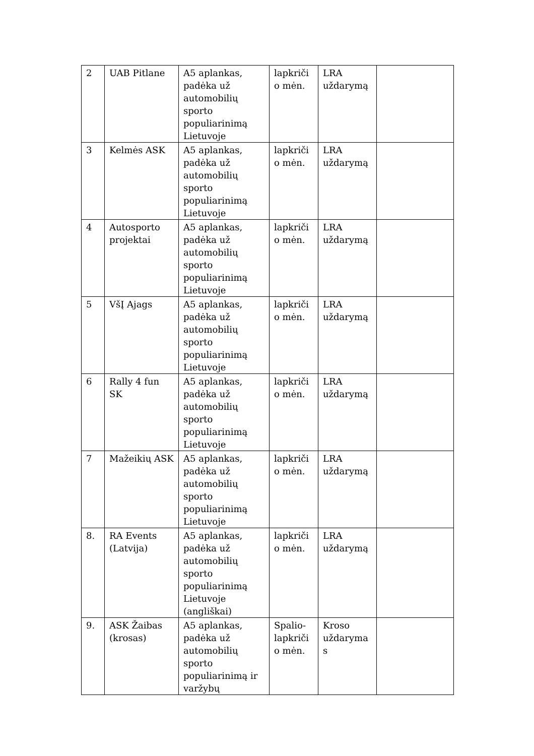| 2 | UAB Pitlane | A5 aplankas, padėka už automobilių sporto populiarinimą Lietuvoje | lapkriči o mėn. | LRA uždarymą | |
| 3 | Kelmės ASK | A5 aplankas, padėka už automobilių sporto populiarinimą Lietuvoje | lapkriči o mėn. | LRA uždarymą | |
| 4 | Autosporto projektai | A5 aplankas, padėka už automobilių sporto populiarinimą Lietuvoje | lapkriči o mėn. | LRA uždarymą | |
| 5 | VšĮ Ajags | A5 aplankas, padėka už automobilių sporto populiarinimą Lietuvoje | lapkriči o mėn. | LRA uždarymą | |
| 6 | Rally 4 fun SK | A5 aplankas, padėka už automobilių sporto populiarinimą Lietuvoje | lapkriči o mėn. | LRA uždarymą | |
| 7 | Mažeikių ASK | A5 aplankas, padėka už automobilių sporto populiarinimą Lietuvoje | lapkriči o mėn. | LRA uždarymą | |
| 8. | RA Events (Latvija) | A5 aplankas, padėka už automobilių sporto populiarinimą Lietuvoje (angliškai) | lapkriči o mėn. | LRA uždarymą | |
| 9. | ASK Žaibas (krosas) | A5 aplankas, padėka už automobilių sporto populiarinimą ir varžybų | Spalio-lapkriči o mėn. | Kroso uždaryma s | |